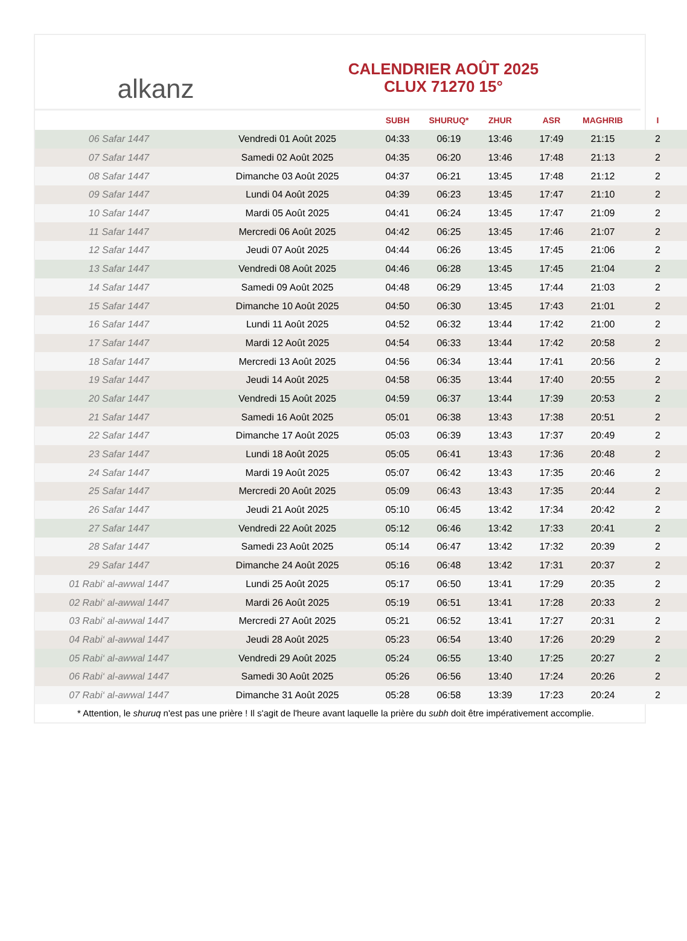alkanz
CALENDRIER AOÛT 2025
CLUX 71270 15°
| | | SUBH | SHURUQ* | ZHUR | ASR | MAGHRIB | I |
| --- | --- | --- | --- | --- | --- | --- | --- |
| 06 Safar 1447 | Vendredi 01 Août 2025 | 04:33 | 06:19 | 13:46 | 17:49 | 21:15 | 2 |
| 07 Safar 1447 | Samedi 02 Août 2025 | 04:35 | 06:20 | 13:46 | 17:48 | 21:13 | 2 |
| 08 Safar 1447 | Dimanche 03 Août 2025 | 04:37 | 06:21 | 13:45 | 17:48 | 21:12 | 2 |
| 09 Safar 1447 | Lundi 04 Août 2025 | 04:39 | 06:23 | 13:45 | 17:47 | 21:10 | 2 |
| 10 Safar 1447 | Mardi 05 Août 2025 | 04:41 | 06:24 | 13:45 | 17:47 | 21:09 | 2 |
| 11 Safar 1447 | Mercredi 06 Août 2025 | 04:42 | 06:25 | 13:45 | 17:46 | 21:07 | 2 |
| 12 Safar 1447 | Jeudi 07 Août 2025 | 04:44 | 06:26 | 13:45 | 17:45 | 21:06 | 2 |
| 13 Safar 1447 | Vendredi 08 Août 2025 | 04:46 | 06:28 | 13:45 | 17:45 | 21:04 | 2 |
| 14 Safar 1447 | Samedi 09 Août 2025 | 04:48 | 06:29 | 13:45 | 17:44 | 21:03 | 2 |
| 15 Safar 1447 | Dimanche 10 Août 2025 | 04:50 | 06:30 | 13:45 | 17:43 | 21:01 | 2 |
| 16 Safar 1447 | Lundi 11 Août 2025 | 04:52 | 06:32 | 13:44 | 17:42 | 21:00 | 2 |
| 17 Safar 1447 | Mardi 12 Août 2025 | 04:54 | 06:33 | 13:44 | 17:42 | 20:58 | 2 |
| 18 Safar 1447 | Mercredi 13 Août 2025 | 04:56 | 06:34 | 13:44 | 17:41 | 20:56 | 2 |
| 19 Safar 1447 | Jeudi 14 Août 2025 | 04:58 | 06:35 | 13:44 | 17:40 | 20:55 | 2 |
| 20 Safar 1447 | Vendredi 15 Août 2025 | 04:59 | 06:37 | 13:44 | 17:39 | 20:53 | 2 |
| 21 Safar 1447 | Samedi 16 Août 2025 | 05:01 | 06:38 | 13:43 | 17:38 | 20:51 | 2 |
| 22 Safar 1447 | Dimanche 17 Août 2025 | 05:03 | 06:39 | 13:43 | 17:37 | 20:49 | 2 |
| 23 Safar 1447 | Lundi 18 Août 2025 | 05:05 | 06:41 | 13:43 | 17:36 | 20:48 | 2 |
| 24 Safar 1447 | Mardi 19 Août 2025 | 05:07 | 06:42 | 13:43 | 17:35 | 20:46 | 2 |
| 25 Safar 1447 | Mercredi 20 Août 2025 | 05:09 | 06:43 | 13:43 | 17:35 | 20:44 | 2 |
| 26 Safar 1447 | Jeudi 21 Août 2025 | 05:10 | 06:45 | 13:42 | 17:34 | 20:42 | 2 |
| 27 Safar 1447 | Vendredi 22 Août 2025 | 05:12 | 06:46 | 13:42 | 17:33 | 20:41 | 2 |
| 28 Safar 1447 | Samedi 23 Août 2025 | 05:14 | 06:47 | 13:42 | 17:32 | 20:39 | 2 |
| 29 Safar 1447 | Dimanche 24 Août 2025 | 05:16 | 06:48 | 13:42 | 17:31 | 20:37 | 2 |
| 01 Rabi‘ al-awwal 1447 | Lundi 25 Août 2025 | 05:17 | 06:50 | 13:41 | 17:29 | 20:35 | 2 |
| 02 Rabi‘ al-awwal 1447 | Mardi 26 Août 2025 | 05:19 | 06:51 | 13:41 | 17:28 | 20:33 | 2 |
| 03 Rabi‘ al-awwal 1447 | Mercredi 27 Août 2025 | 05:21 | 06:52 | 13:41 | 17:27 | 20:31 | 2 |
| 04 Rabi‘ al-awwal 1447 | Jeudi 28 Août 2025 | 05:23 | 06:54 | 13:40 | 17:26 | 20:29 | 2 |
| 05 Rabi‘ al-awwal 1447 | Vendredi 29 Août 2025 | 05:24 | 06:55 | 13:40 | 17:25 | 20:27 | 2 |
| 06 Rabi‘ al-awwal 1447 | Samedi 30 Août 2025 | 05:26 | 06:56 | 13:40 | 17:24 | 20:26 | 2 |
| 07 Rabi‘ al-awwal 1447 | Dimanche 31 Août 2025 | 05:28 | 06:58 | 13:39 | 17:23 | 20:24 | 2 |
* Attention, le shuruq n'est pas une prière ! Il s'agit de l'heure avant laquelle la prière du subh doit être impérativement accomplie.